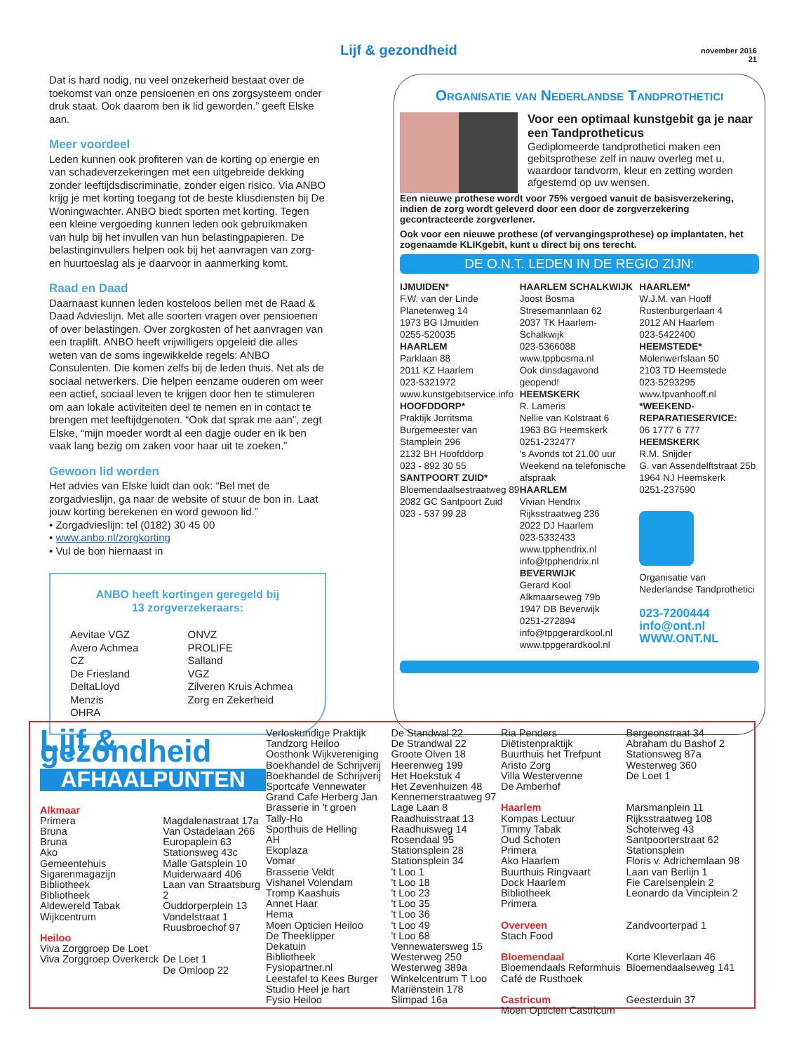Lijf & gezondheid
november 2016
21
Dat is hard nodig, nu veel onzekerheid bestaat over de toekomst van onze pensioenen en ons zorgsysteem onder druk staat. Ook daarom ben ik lid geworden.” geeft Elske aan.
Meer voordeel
Leden kunnen ook profiteren van de korting op energie en van schadeverzekeringen met een uitgebreide dekking zonder leeftijdsdiscriminatie, zonder eigen risico. Via ANBO krijg je met korting toegang tot de beste klusdiensten bij De Woningwachter. ANBO biedt sporten met korting. Tegen een kleine vergoeding kunnen leden ook gebruikmaken van hulp bij het invullen van hun belastingpapieren. De belastinginvullers helpen ook bij het aanvragen van zorg- en huurtoeslag als je daarvoor in aanmerking komt.
Raad en Daad
Daarnaast kunnen leden kosteloos bellen met de Raad & Daad Advieslijn. Met alle soorten vragen over pensioenen of over belastingen. Over zorgkosten of het aanvragen van een traplift. ANBO heeft vrijwilligers opgeleid die alles weten van de soms ingewikkelde regels: ANBO Consulenten. Die komen zelfs bij de leden thuis. Net als de sociaal netwerkers. Die helpen eenzame ouderen om weer een actief, sociaal leven te krijgen door hen te stimuleren om aan lokale activiteiten deel te nemen en in contact te brengen met leeftijdgenoten. “Ook dat sprak me aan”, zegt Elske, “mijn moeder wordt al een dagje ouder en ik ben vaak lang bezig om zaken voor haar uit te zoeken.”
Gewoon lid worden
Het advies van Elske luidt dan ook: “Bel met de zorgadvieslijn, ga naar de website of stuur de bon in. Laat jouw korting berekenen en word gewoon lid.”
• Zorgadvieslijn: tel (0182) 30 45 00
• www.anbo.nl/zorgkorting
• Vul de bon hiernaast in
ANBO heeft kortingen geregeld bij
13 zorgverzekeraars:
Aevitae VGZ
Avero Achmea
CZ
De Friesland
DeltaLloyd
Menzis
OHRA
ONVZ
PROLIFE
Salland
VGZ
Zilveren Kruis Achmea
Zorg en Zekerheid
Organisatie van Nederlandse Tandprothetici
Voor een optimaal kunstgebit ga je naar een Tandprotheticus
Gediplomeerde tandprothetici maken een gebitsprothese zelf in nauw overleg met u, waardoor tandvorm, kleur en zetting worden afgestemd op uw wensen.
Een nieuwe prothese wordt voor 75% vergoed vanuit de basisverzekering, indien de zorg wordt geleverd door een door de zorgverzekering gecontracteerde zorgverlener.
Ook voor een nieuwe prothese (of vervangingsprothese) op implantaten, het zogenaamde KLIKgebit, kunt u direct bij ons terecht.
DE O.N.T. LEDEN IN DE REGIO ZIJN:
IJMUIDEN*
F.W. van der Linde
Planetenweg 14
1973 BG IJmuiden
0255-520035
HAARLEM
Parklaan 88
2011 KZ Haarlem
023-5321972
www.kunstgebitservice.info
HOOFDDORP*
Praktijk Jorritsma
Burgemeester van Stamplein 296
2132 BH Hoofddorp
023 - 892 30 55
SANTPOORT ZUID*
Bloemendaalsestraatweg 89
2082 GC Santpoort Zuid
023 - 537 99 28
HAARLEM SCHALKWIJK
Joost Bosma
Stresemannlaan 62
2037 TK Haarlem-Schalkwijk
023-5366088
www.tppbosma.nl
Ook dinsdagavond geopend!
HEEMSKERK
R. Lameris
Nellie van Kolstraat 6
1963 BG Heemskerk
0251-232477
's Avonds tot 21.00 uur
Weekend na telefonische afspraak
HAARLEM
Vivian Hendrix
Rijksstraatweg 236
2022 DJ Haarlem
023-5332433
www.tpphendrix.nl
info@tpphendrix.nl
BEVERWIJK
Gerard Kool
Alkmaarseweg 79b
1947 DB Beverwijk
0251-272894
info@tppgerardkool.nl
www.tppgerardkool.nl
HAARLEM*
W.J.M. van Hooff
Rustenburgerlaan 4
2012 AN Haarlem
023-5422400
HEEMSTEDE*
Molenwerfslaan 50
2103 TD Heemstede
023-5293295
www.tpvanhooff.nl
*WEEKEND-REPARATIESERVICE:
06 1777 6 777
HEEMSKERK
R.M. Snijder
G. van Assendelftstraat 25b
1964 NJ Heemskerk
0251-237590
Organisatie van Nederlandse Tandprothetici
023-7200444
info@ont.nl
WWW.ONT.NL
Lijf & gezondheid
AFHAALPUNTEN
Alkmaar
Primera
Bruna
Bruna
Ako
Gemeentehuis
Sigarenmagazijn
Bibliotheek
Bibliotheek
Aldewereld Tabak
Wijkcentrum
Heiloo
Viva Zorggroep De Loet
Viva Zorggroep Overkerck
Magdalenastraat 17a
Van Ostadelaan 266
Europaplein 63
Stationsweg 43c
Malle Gatsplein 10
Muiderwaard 406
Laan van Straatsburg 2
Ouddorperplein 13
Vondelstraat 1
Ruusbroechof 97
De Loet 1
De Omloop 22
Verloskundige Praktijk
Tandzorg Heiloo
Oosthonk Wijkvereniging
Boekhandel de Schrijverij
Boekhandel de Schrijverij
Sportcafe Vennewater
Grand Cafe Herberg Jan
Brasserie in 't groen
Tally-Ho
Sporthuis de Helling
AH
Ekoplaza
Vomar
Brasserie Veldt
Vishanel Volendam
Tromp Kaashuis
Annet Haar
Hema
Moen Opticien Heiloo
De Theeklipper
Dekatuin
Bibliotheek
Fysiopartner.nl
Leestafel to Kees Burger
Studio Heel je hart
Fysio Heiloo
De Standwal 22
De Strandwal 22
Groote Olven 18
Heerenweg 199
Het Hoekstuk 4
Het Zevenhuizen 48
Kennemerstraatweg 97
Lage Laan 8
Raadhuisstraat 13
Raadhuisweg 14
Rosendaal 95
Stationsplein 28
Stationsplein 34
't Loo 1
't Loo 18
't Loo 23
't Loo 35
't Loo 36
't Loo 49
't Loo 68
Vennewatersweg 15
Westerweg 250
Westerweg 389a
Winkelcentrum T Loo
Mariënstein 178
Slimpad 16a
Ria Penders Diëtistenpraktijk
Buurthuis het Trefpunt
Aristo Zorg
Villa Westervenne
De Amberhof
Haarlem
Kompas Lectuur
Timmy Tabak
Oud Schoten
Primera
Ako Haarlem
Buurthuis Ringvaart
Dock Haarlem
Bibliotheek
Primera
Overveen
Stach Food
Bloemendaal
Bloemendaals Reformhuis
Café de Rusthoek
Castricum
Moen Opticien Castricum
Bergeonstraat 34
Abraham du Bashof 2
Stationsweg 87a
Westerweg 360
De Loet 1
Marsmanplein 11
Rijksstraatweg 108
Schoterweg 43
Santpoorterstraat 62
Stationsplein
Floris v. Adrichemlaan 98
Laan van Berlijn 1
Fie Carelsenplein 2
Leonardo da Vinciplein 2
Zandvoorterpad 1
Korte Kleverlaan 46
Bloemendaalseweg 141
Geesterduin 37